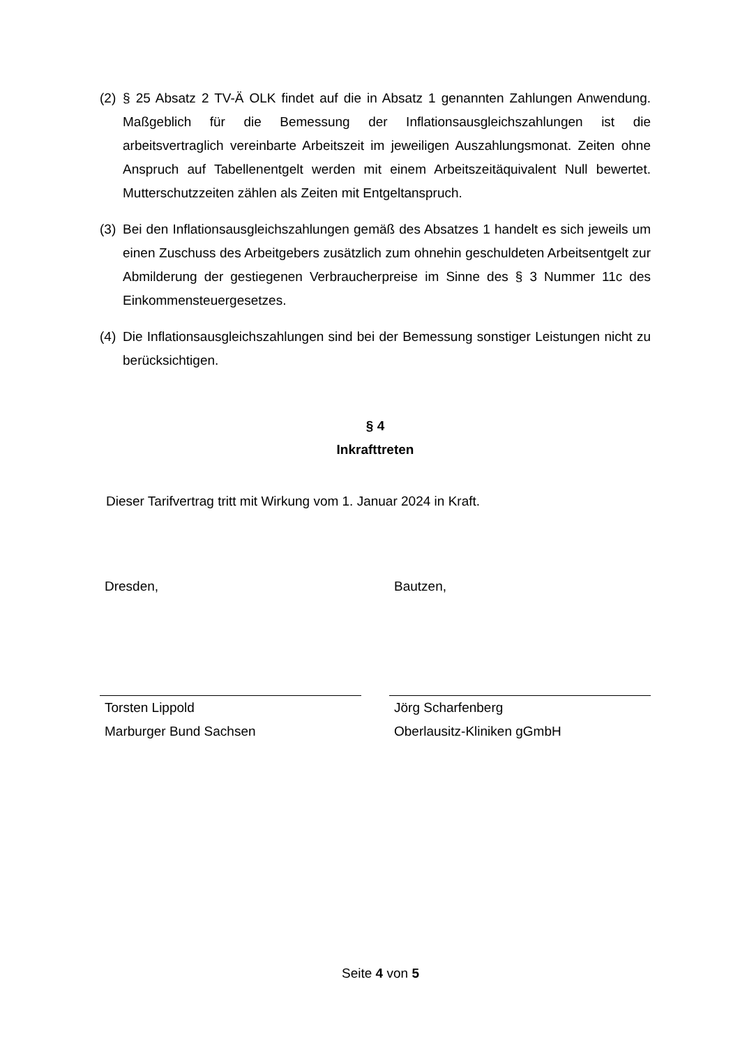(2) § 25 Absatz 2 TV-Ä OLK findet auf die in Absatz 1 genannten Zahlungen Anwendung. Maßgeblich für die Bemessung der Inflationsausgleichszahlungen ist die arbeitsvertraglich vereinbarte Arbeitszeit im jeweiligen Auszahlungsmonat. Zeiten ohne Anspruch auf Tabellenentgelt werden mit einem Arbeitszeitäquivalent Null bewertet. Mutterschutzzeiten zählen als Zeiten mit Entgeltanspruch.
(3) Bei den Inflationsausgleichszahlungen gemäß des Absatzes 1 handelt es sich jeweils um einen Zuschuss des Arbeitgebers zusätzlich zum ohnehin geschuldeten Arbeitsentgelt zur Abmilderung der gestiegenen Verbraucherpreise im Sinne des § 3 Nummer 11c des Einkommensteuergesetzes.
(4) Die Inflationsausgleichszahlungen sind bei der Bemessung sonstiger Leistungen nicht zu berücksichtigen.
§ 4
Inkrafttreten
Dieser Tarifvertrag tritt mit Wirkung vom 1. Januar 2024 in Kraft.
Dresden,
Torsten Lippold
Marburger Bund Sachsen
Bautzen,
Jörg Scharfenberg
Oberlausitz-Kliniken gGmbH
Seite 4 von 5